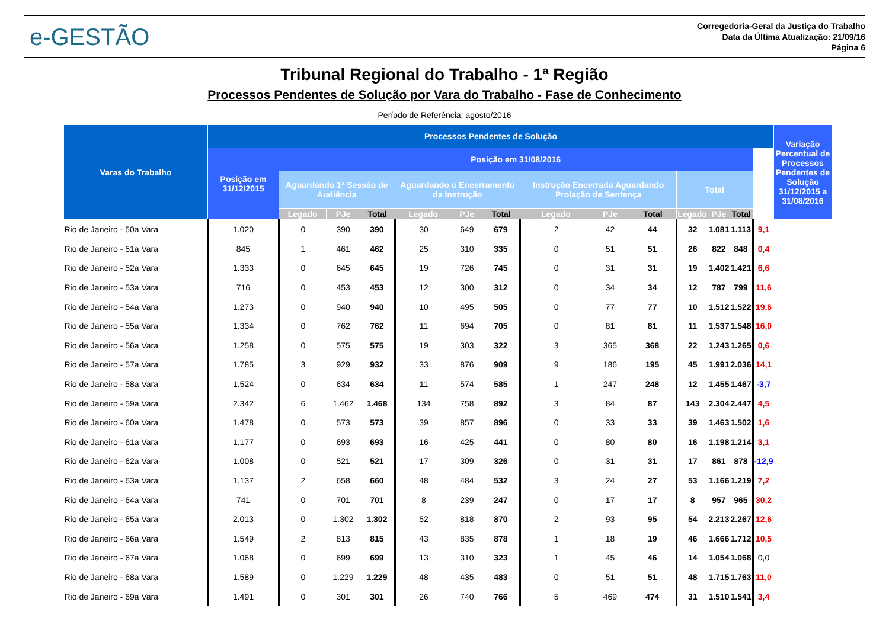e-GESTÃO
Corregedoria-Geral da Justiça do Trabalho
Data da Última Atualização: 21/09/16
Página 6
Tribunal Regional do Trabalho - 1ª Região
Processos Pendentes de Solução por Vara do Trabalho - Fase de Conhecimento
Período de Referência: agosto/2016
| Varas do Trabalho | Processos Pendentes de Solução | | | | | | | | | | | | | | Variação Percentual de Processos Pendentes de Solução 31/12/2015 a 31/08/2016 |
| --- | --- | --- | --- | --- | --- | --- | --- | --- | --- | --- | --- | --- | --- | --- | --- |
| | Posição em 31/12/2015 | Posição em 31/08/2016 | | | | | | | | | | | | | |
| | | Aguardando 1ª Sessão de Audiência | | | Aguardando o Encerramento da Instrução | | | Instrução Encerrada Aguardando Prolação de Sentença | | | Total | | | | |
| | | Legado | PJe | Total | Legado | PJe | Total | Legado | PJe | Total | Legado | PJe | Total | | |
| Rio de Janeiro - 50a Vara | 1.020 | 0 | 390 | 390 | 30 | 649 | 679 | 2 | 42 | 44 | 32 | 1.081 | 1.113 | 9,1 | |
| Rio de Janeiro - 51a Vara | 845 | 1 | 461 | 462 | 25 | 310 | 335 | 0 | 51 | 51 | 26 | 822 | 848 | 0,4 | |
| Rio de Janeiro - 52a Vara | 1.333 | 0 | 645 | 645 | 19 | 726 | 745 | 0 | 31 | 31 | 19 | 1.402 | 1.421 | 6,6 | |
| Rio de Janeiro - 53a Vara | 716 | 0 | 453 | 453 | 12 | 300 | 312 | 0 | 34 | 34 | 12 | 787 | 799 | 11,6 | |
| Rio de Janeiro - 54a Vara | 1.273 | 0 | 940 | 940 | 10 | 495 | 505 | 0 | 77 | 77 | 10 | 1.512 | 1.522 | 19,6 | |
| Rio de Janeiro - 55a Vara | 1.334 | 0 | 762 | 762 | 11 | 694 | 705 | 0 | 81 | 81 | 11 | 1.537 | 1.548 | 16,0 | |
| Rio de Janeiro - 56a Vara | 1.258 | 0 | 575 | 575 | 19 | 303 | 322 | 3 | 365 | 368 | 22 | 1.243 | 1.265 | 0,6 | |
| Rio de Janeiro - 57a Vara | 1.785 | 3 | 929 | 932 | 33 | 876 | 909 | 9 | 186 | 195 | 45 | 1.991 | 2.036 | 14,1 | |
| Rio de Janeiro - 58a Vara | 1.524 | 0 | 634 | 634 | 11 | 574 | 585 | 1 | 247 | 248 | 12 | 1.455 | 1.467 | -3,7 | |
| Rio de Janeiro - 59a Vara | 2.342 | 6 | 1.462 | 1.468 | 134 | 758 | 892 | 3 | 84 | 87 | 143 | 2.304 | 2.447 | 4,5 | |
| Rio de Janeiro - 60a Vara | 1.478 | 0 | 573 | 573 | 39 | 857 | 896 | 0 | 33 | 33 | 39 | 1.463 | 1.502 | 1,6 | |
| Rio de Janeiro - 61a Vara | 1.177 | 0 | 693 | 693 | 16 | 425 | 441 | 0 | 80 | 80 | 16 | 1.198 | 1.214 | 3,1 | |
| Rio de Janeiro - 62a Vara | 1.008 | 0 | 521 | 521 | 17 | 309 | 326 | 0 | 31 | 31 | 17 | 861 | 878 | -12,9 | |
| Rio de Janeiro - 63a Vara | 1.137 | 2 | 658 | 660 | 48 | 484 | 532 | 3 | 24 | 27 | 53 | 1.166 | 1.219 | 7,2 | |
| Rio de Janeiro - 64a Vara | 741 | 0 | 701 | 701 | 8 | 239 | 247 | 0 | 17 | 17 | 8 | 957 | 965 | 30,2 | |
| Rio de Janeiro - 65a Vara | 2.013 | 0 | 1.302 | 1.302 | 52 | 818 | 870 | 2 | 93 | 95 | 54 | 2.213 | 2.267 | 12,6 | |
| Rio de Janeiro - 66a Vara | 1.549 | 2 | 813 | 815 | 43 | 835 | 878 | 1 | 18 | 19 | 46 | 1.666 | 1.712 | 10,5 | |
| Rio de Janeiro - 67a Vara | 1.068 | 0 | 699 | 699 | 13 | 310 | 323 | 1 | 45 | 46 | 14 | 1.054 | 1.068 | 0,0 | |
| Rio de Janeiro - 68a Vara | 1.589 | 0 | 1.229 | 1.229 | 48 | 435 | 483 | 0 | 51 | 51 | 48 | 1.715 | 1.763 | 11,0 | |
| Rio de Janeiro - 69a Vara | 1.491 | 0 | 301 | 301 | 26 | 740 | 766 | 5 | 469 | 474 | 31 | 1.510 | 1.541 | 3,4 | |